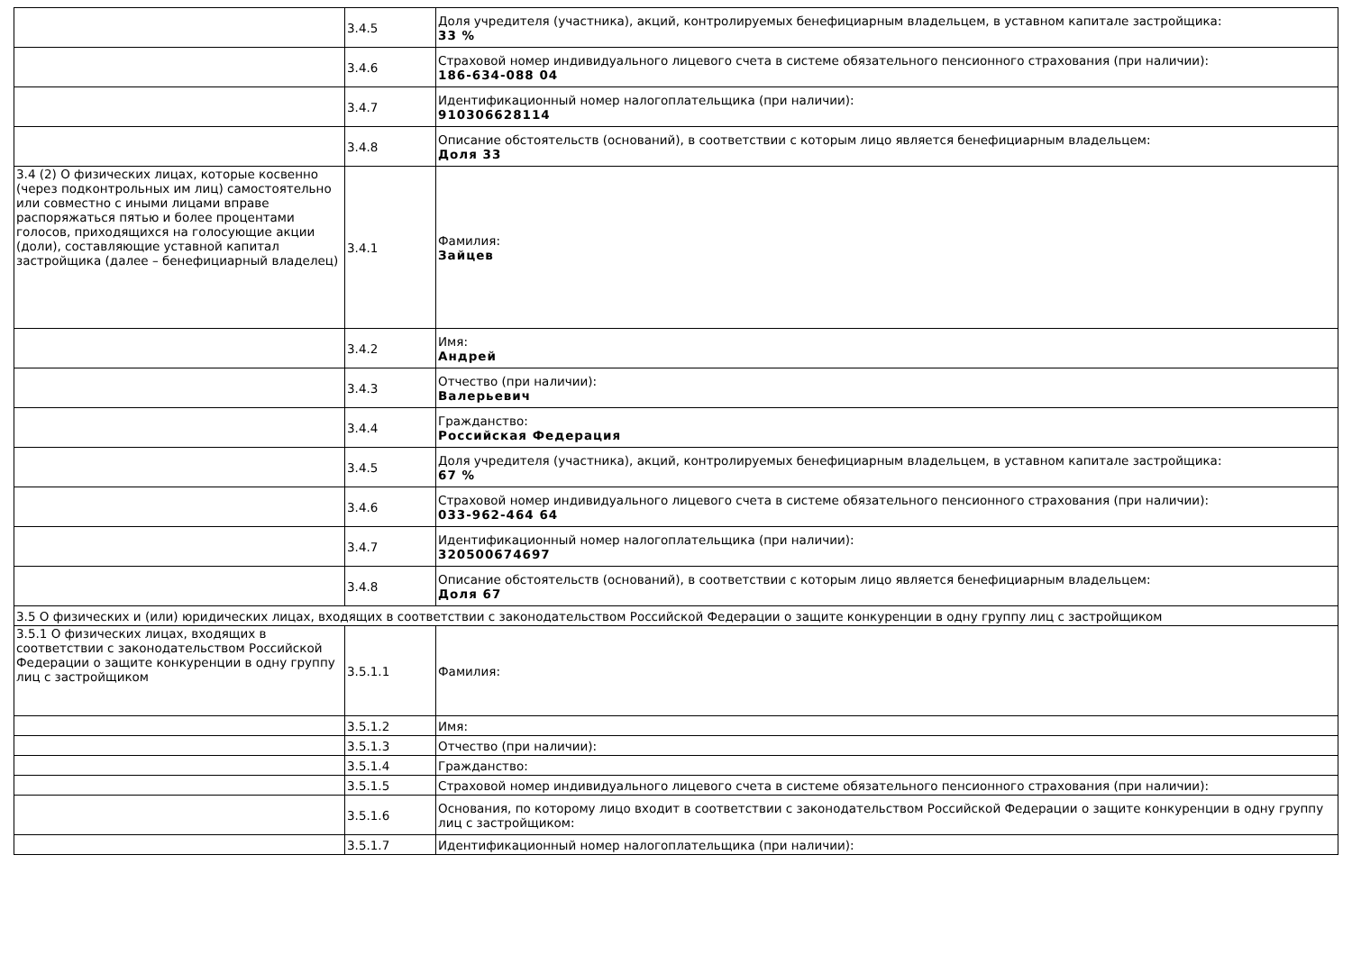| | 3.4.5 | Доля учредителя (участника), акций, контролируемых бенефициарным владельцем, в уставном капитале застройщика: 33 % |
| | 3.4.6 | Страховой номер индивидуального лицевого счета в системе обязательного пенсионного страхования (при наличии): 186-634-088 04 |
| | 3.4.7 | Идентификационный номер налогоплательщика (при наличии): 910306628114 |
| | 3.4.8 | Описание обстоятельств (оснований), в соответствии с которым лицо является бенефициарным владельцем: Доля 33 |
| 3.4 (2) О физических лицах, которые косвенно (через подконтрольных им лиц) самостоятельно или совместно с иными лицами вправе распоряжаться пятью и более процентами голосов, приходящихся на голосующие акции (доли), составляющие уставной капитал застройщика (далее – бенефициарный владелец) | 3.4.1 | Фамилия: Зайцев |
| | 3.4.2 | Имя: Андрей |
| | 3.4.3 | Отчество (при наличии): Валерьевич |
| | 3.4.4 | Гражданство: Российская Федерация |
| | 3.4.5 | Доля учредителя (участника), акций, контролируемых бенефициарным владельцем, в уставном капитале застройщика: 67 % |
| | 3.4.6 | Страховой номер индивидуального лицевого счета в системе обязательного пенсионного страхования (при наличии): 033-962-464 64 |
| | 3.4.7 | Идентификационный номер налогоплательщика (при наличии): 320500674697 |
| | 3.4.8 | Описание обстоятельств (оснований), в соответствии с которым лицо является бенефициарным владельцем: Доля 67 |
| 3.5 О физических и (или) юридических лицах, входящих в соответствии с законодательством Российской Федерации о защите конкуренции в одну группу лиц с застройщиком | | |
| 3.5.1 О физических лицах, входящих в соответствии с законодательством Российской Федерации о защите конкуренции в одну группу лиц с застройщиком | 3.5.1.1 | Фамилия: |
| | 3.5.1.2 | Имя: |
| | 3.5.1.3 | Отчество (при наличии): |
| | 3.5.1.4 | Гражданство: |
| | 3.5.1.5 | Страховой номер индивидуального лицевого счета в системе обязательного пенсионного страхования (при наличии): |
| | 3.5.1.6 | Основания, по которому лицо входит в соответствии с законодательством Российской Федерации о защите конкуренции в одну группу лиц с застройщиком: |
| | 3.5.1.7 | Идентификационный номер налогоплательщика (при наличии): |